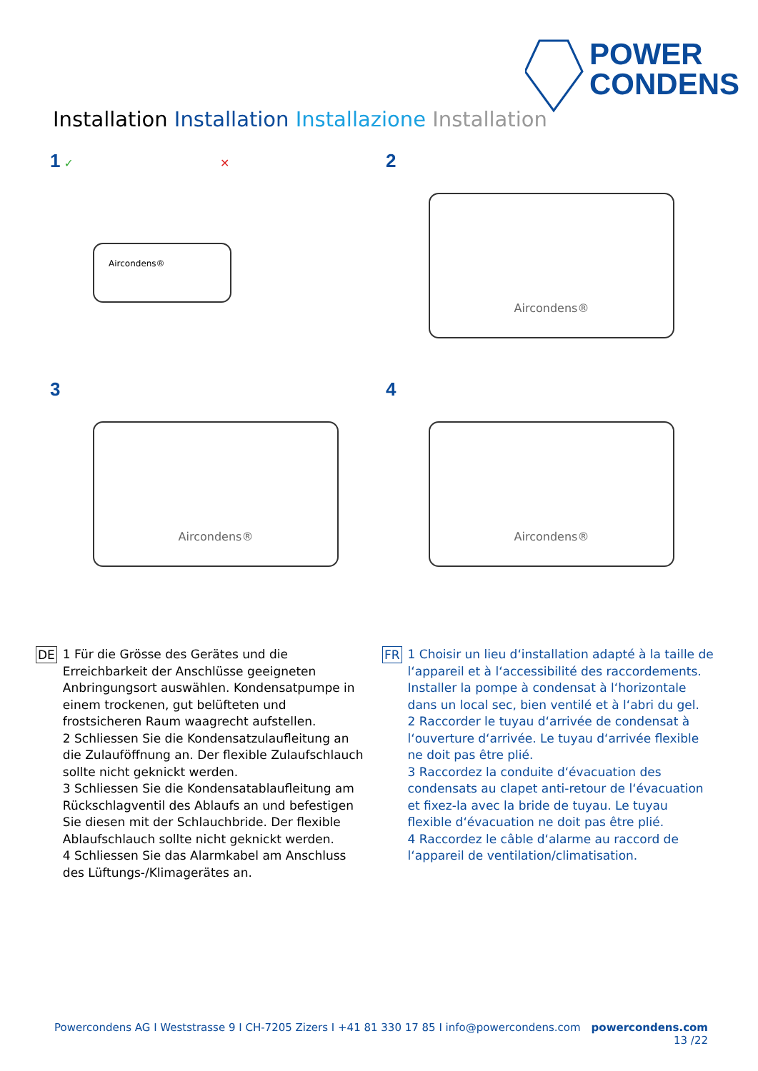POWER
CONDENS
Installation Installation Installazione Installation
1 ✓ ✕
Aircondens®
2
Aircondens®
3
Aircondens®
4
Aircondens®
DE
1 Für die Grösse des Gerätes und die Erreichbarkeit der Anschlüsse geeigneten Anbringungsort auswählen. Kondensatpumpe in einem trockenen, gut belüfteten und frostsicheren Raum waagrecht aufstellen.
2 Schliessen Sie die Kondensatzulaufleitung an die Zulauföffnung an. Der flexible Zulaufschlauch sollte nicht geknickt werden.
3 Schliessen Sie die Kondensatablaufleitung am Rückschlagventil des Ablaufs an und befestigen Sie diesen mit der Schlauchbride. Der flexible Ablaufschlauch sollte nicht geknickt werden.
4 Schliessen Sie das Alarmkabel am Anschluss des Lüftungs-/Klimagerätes an.
FR
1 Choisir un lieu d‘installation adapté à la taille de l‘appareil et à l‘accessibilité des raccordements. Installer la pompe à condensat à l‘horizontale dans un local sec, bien ventilé et à l‘abri du gel.
2 Raccorder le tuyau d‘arrivée de condensat à l‘ouverture d‘arrivée. Le tuyau d‘arrivée flexible ne doit pas être plié.
3 Raccordez la conduite d‘évacuation des condensats au clapet anti-retour de l‘évacuation et fixez-la avec la bride de tuyau. Le tuyau flexible d‘évacuation ne doit pas être plié.
4 Raccordez le câble d‘alarme au raccord de l‘appareil de ventilation/climatisation.
Powercondens AG I Weststrasse 9 I CH-7205 Zizers I +41 81 330 17 85 I info@powercondens.com powercondens.com
13 /22